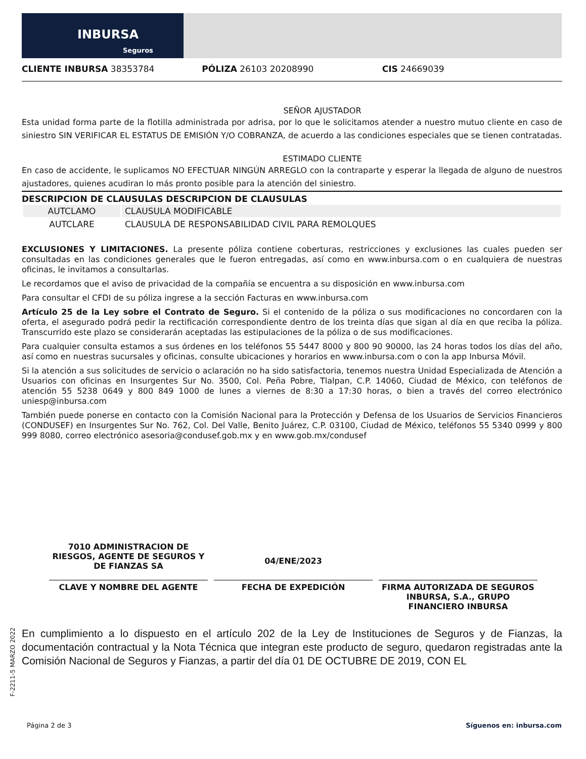INBURSA
Seguros
CLIENTE INBURSA 38353784 PÓLIZA 26103 20208990 CIS 24669039
SEÑOR AJUSTADOR
Esta unidad forma parte de la flotilla administrada por adrisa, por lo que le solicitamos atender a nuestro mutuo cliente en caso de siniestro SIN VERIFICAR EL ESTATUS DE EMISIÓN Y/O COBRANZA, de acuerdo a las condiciones especiales que se tienen contratadas.
ESTIMADO CLIENTE
En caso de accidente, le suplicamos NO EFECTUAR NINGÚN ARREGLO con la contraparte y esperar la llegada de alguno de nuestros ajustadores, quienes acudiran lo más pronto posible para la atención del siniestro.
DESCRIPCION DE CLAUSULAS DESCRIPCION DE CLAUSULAS
| AUTCLAMO | CLAUSULA MODIFICABLE |
| AUTCLARE | CLAUSULA DE RESPONSABILIDAD CIVIL PARA REMOLQUES |
EXCLUSIONES Y LIMITACIONES. La presente póliza contiene coberturas, restricciones y exclusiones las cuales pueden ser consultadas en las condiciones generales que le fueron entregadas, así como en www.inbursa.com o en cualquiera de nuestras oficinas, le invitamos a consultarlas.
Le recordamos que el aviso de privacidad de la compañía se encuentra a su disposición en www.inbursa.com
Para consultar el CFDI de su póliza ingrese a la sección Facturas en www.inbursa.com
Artículo 25 de la Ley sobre el Contrato de Seguro. Si el contenido de la póliza o sus modificaciones no concordaren con la oferta, el asegurado podrá pedir la rectificación correspondiente dentro de los treinta días que sigan al día en que reciba la póliza. Transcurrido este plazo se considerarán aceptadas las estipulaciones de la póliza o de sus modificaciones.
Para cualquier consulta estamos a sus órdenes en los teléfonos 55 5447 8000 y 800 90 90000, las 24 horas todos los días del año, así como en nuestras sucursales y oficinas, consulte ubicaciones y horarios en www.inbursa.com o con la app Inbursa Móvil.
Si la atención a sus solicitudes de servicio o aclaración no ha sido satisfactoria, tenemos nuestra Unidad Especializada de Atención a Usuarios con oficinas en Insurgentes Sur No. 3500, Col. Peña Pobre, Tlalpan, C.P. 14060, Ciudad de México, con teléfonos de atención 55 5238 0649 y 800 849 1000 de lunes a viernes de 8:30 a 17:30 horas, o bien a través del correo electrónico uniesp@inbursa.com
También puede ponerse en contacto con la Comisión Nacional para la Protección y Defensa de los Usuarios de Servicios Financieros (CONDUSEF) en Insurgentes Sur No. 762, Col. Del Valle, Benito Juárez, C.P. 03100, Ciudad de México, teléfonos 55 5340 0999 y 800 999 8080, correo electrónico asesoria@condusef.gob.mx y en www.gob.mx/condusef
7010 ADMINISTRACION DE RIESGOS, AGENTE DE SEGUROS Y DE FIANZAS SA
CLAVE Y NOMBRE DEL AGENTE
04/ENE/2023
FECHA DE EXPEDICIÓN
FIRMA AUTORIZADA DE SEGUROS INBURSA, S.A., GRUPO FINANCIERO INBURSA
En cumplimiento a lo dispuesto en el artículo 202 de la Ley de Instituciones de Seguros y de Fianzas, la documentación contractual y la Nota Técnica que integran este producto de seguro, quedaron registradas ante la Comisión Nacional de Seguros y Fianzas, a partir del día 01 DE OCTUBRE DE 2019, CON EL
F-2211-5 MARZO 2022
Página 2 de 3 Síguenos en: inbursa.com